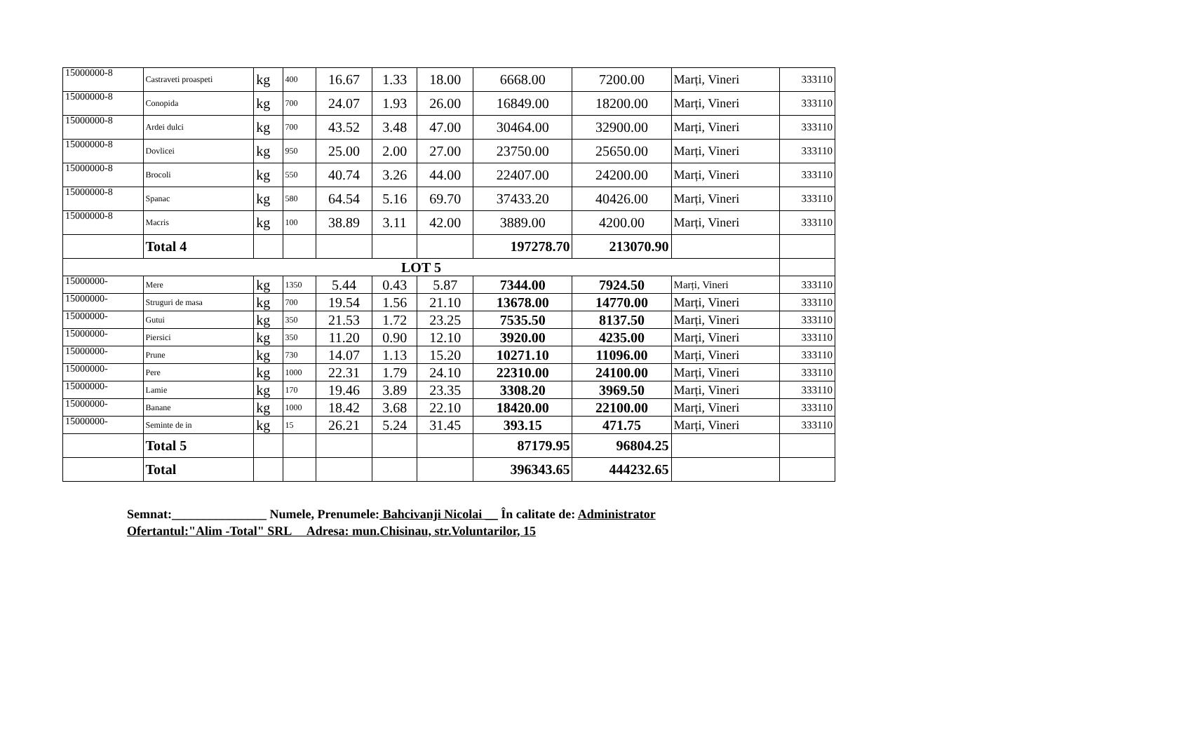| 15000000-8 | Castraveti proaspeti | kg | 400 | 16.67 | 1.33 | 18.00 | 6668.00 | 7200.00 | Marți, Vineri | 333110 |
| 15000000-8 | Conopida | kg | 700 | 24.07 | 1.93 | 26.00 | 16849.00 | 18200.00 | Marți, Vineri | 333110 |
| 15000000-8 | Ardei dulci | kg | 700 | 43.52 | 3.48 | 47.00 | 30464.00 | 32900.00 | Marți, Vineri | 333110 |
| 15000000-8 | Dovlicei | kg | 950 | 25.00 | 2.00 | 27.00 | 23750.00 | 25650.00 | Marți, Vineri | 333110 |
| 15000000-8 | Brocoli | kg | 550 | 40.74 | 3.26 | 44.00 | 22407.00 | 24200.00 | Marți, Vineri | 333110 |
| 15000000-8 | Spanac | kg | 580 | 64.54 | 5.16 | 69.70 | 37433.20 | 40426.00 | Marți, Vineri | 333110 |
| 15000000-8 | Macris | kg | 100 | 38.89 | 3.11 | 42.00 | 3889.00 | 4200.00 | Marți, Vineri | 333110 |
| | Total 4 | | | | | | 197278.70 | 213070.90 | | |
| LOT 5 | | | | | | | | | | |
| 15000000- | Mere | kg | 1350 | 5.44 | 0.43 | 5.87 | 7344.00 | 7924.50 | Marți, Vineri | 333110 |
| 15000000- | Struguri de masa | kg | 700 | 19.54 | 1.56 | 21.10 | 13678.00 | 14770.00 | Marți, Vineri | 333110 |
| 15000000- | Gutui | kg | 350 | 21.53 | 1.72 | 23.25 | 7535.50 | 8137.50 | Marți, Vineri | 333110 |
| 15000000- | Piersici | kg | 350 | 11.20 | 0.90 | 12.10 | 3920.00 | 4235.00 | Marți, Vineri | 333110 |
| 15000000- | Prune | kg | 730 | 14.07 | 1.13 | 15.20 | 10271.10 | 11096.00 | Marți, Vineri | 333110 |
| 15000000- | Pere | kg | 1000 | 22.31 | 1.79 | 24.10 | 22310.00 | 24100.00 | Marți, Vineri | 333110 |
| 15000000- | Lamie | kg | 170 | 19.46 | 3.89 | 23.35 | 3308.20 | 3969.50 | Marți, Vineri | 333110 |
| 15000000- | Banane | kg | 1000 | 18.42 | 3.68 | 22.10 | 18420.00 | 22100.00 | Marți, Vineri | 333110 |
| 15000000- | Seminte de in | kg | 15 | 26.21 | 5.24 | 31.45 | 393.15 | 471.75 | Marți, Vineri | 333110 |
| | Total 5 | | | | | | 87179.95 | 96804.25 | | |
| | Total | | | | | | 396343.65 | 444232.65 | | |
Semnat:_______________ Numele, Prenumele: Bahcivanji Nicolai __ În calitate de: Administrator
Ofertantul:"Alim -Total" SRL Adresa: mun.Chisinau, str.Voluntarilor, 15